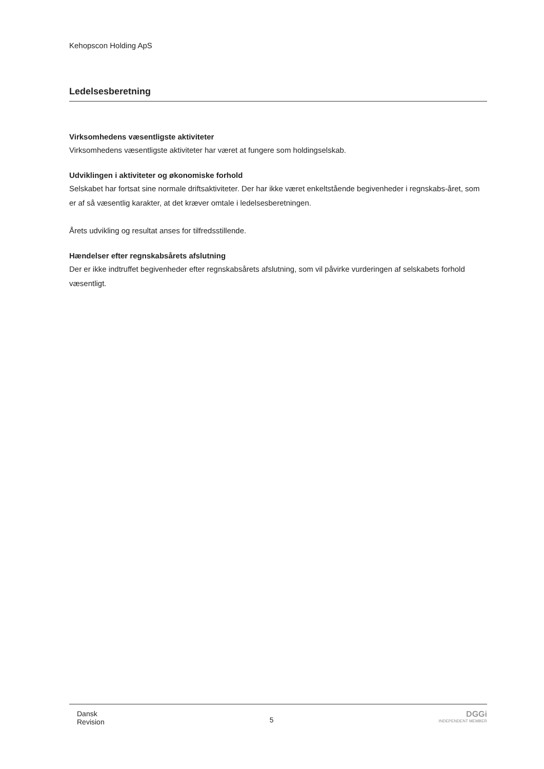Kehopscon Holding ApS
Ledelsesberetning
Virksomhedens væsentligste aktiviteter
Virksomhedens væsentligste aktiviteter har været at fungere som holdingselskab.
Udviklingen i aktiviteter og økonomiske forhold
Selskabet har fortsat sine normale driftsaktiviteter. Der har ikke været enkeltstående begivenheder i regnskabs-året, som er af så væsentlig karakter, at det kræver omtale i ledelsesberetningen.
Årets udvikling og resultat anses for tilfredsstillende.
Hændelser efter regnskabsårets afslutning
Der er ikke indtruffet begivenheder efter regnskabsårets afslutning, som vil påvirke vurderingen af selskabets forhold væsentligt.
Dansk
Revision
5
DGGi
INDEPENDENT MEMBER